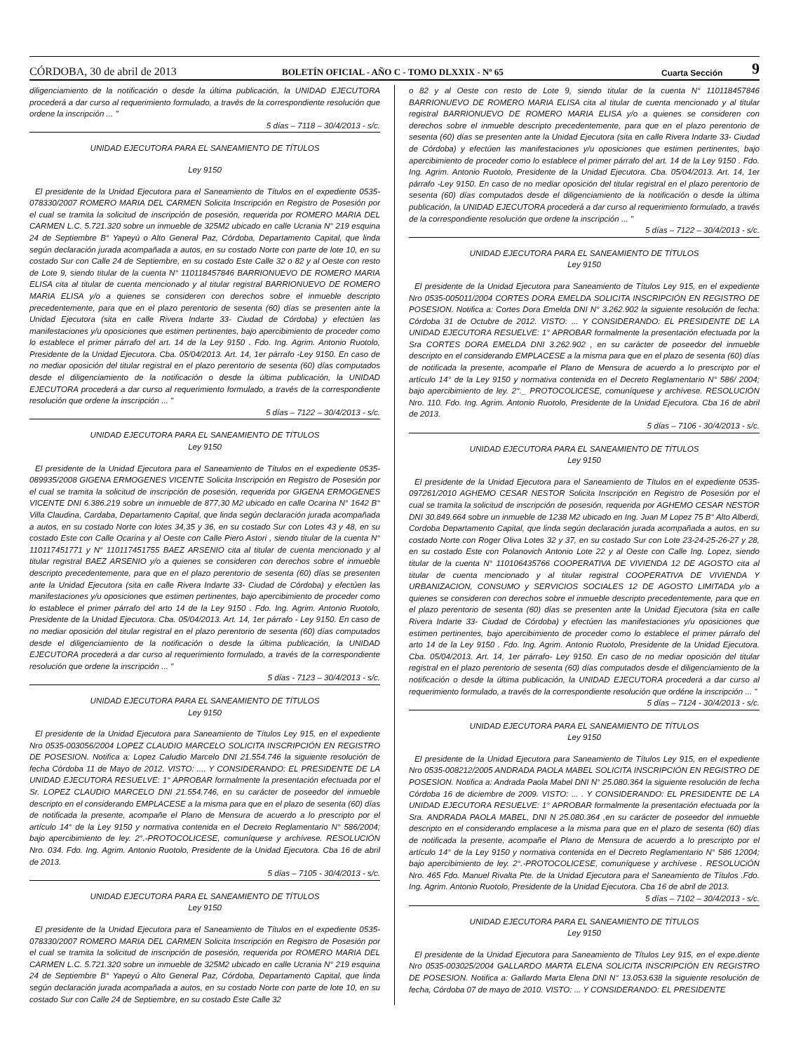CÓRDOBA, 30 de abril de 2013
BOLETÍN OFICIAL - AÑO C - TOMO DLXXIX - Nº 65
Cuarta Sección
9
diligenciamiento de la notificación o desde la última publicación, la UNIDAD EJECUTORA procederá a dar curso al requerimiento formulado, a través de la correspondiente resolución que ordene la inscripción ... "
5 días – 7118 – 30/4/2013 - s/c.
UNIDAD EJECUTORA PARA EL SANEAMIENTO DE TÍTULOS
Ley 9150
El presidente de la Unidad Ejecutora para el Saneamiento de Títulos en el expediente 0535-078330/2007 ROMERO MARIA DEL CARMEN Solicita Inscripción en Registro de Posesión por el cual se tramita la solicitud de inscripción de posesión, requerida por ROMERO MARIA DEL CARMEN L.C. 5.721.320 sobre un inmueble de 325M2 ubicado en calle Ucrania N° 219 esquina 24 de Septiembre B° Yapeyú o Alto General Paz, Córdoba, Departamento Capital, que linda según declaración jurada acompañada a autos, en su costado Norte con parte de lote 10, en su costado Sur con Calle 24 de Septiembre, en su costado Este Calle 32 o 82 y al Oeste con resto de Lote 9, siendo titular de la cuenta N° 110118457846 BARRIONUEVO DE ROMERO MARIA ELISA cita al titular de cuenta mencionado y al titular registral BARRIONUEVO DE ROMERO MARIA ELISA y/o a quienes se consideren con derechos sobre el inmueble descripto precedentemente, para que en el plazo perentorio de sesenta (60) días se presenten ante la Unidad Ejecutora (sita en calle Rivera Indarte 33- Ciudad de Córdoba) y efectúen las manifestaciones y/u oposiciones que estimen pertinentes, bajo apercibimiento de proceder como lo establece el primer párrafo del art. 14 de la Ley 9150 . Fdo. Ing. Agrim. Antonio Ruotolo, Presidente de la Unidad Ejecutora. Cba. 05/04/2013. Art. 14, 1er párrafo -Ley 9150. En caso de no mediar oposición del titular registral en el plazo perentorio de sesenta (60) días computados desde el diligenciamiento de la notificación o desde la última publicación, la UNIDAD EJECUTORA procederá a dar curso al requerimiento formulado, a través de la correspondiente resolución que ordene la inscripción ... "
5 días – 7122 – 30/4/2013 - s/c.
UNIDAD EJECUTORA PARA EL SANEAMIENTO DE TÍTULOS
Ley 9150
El presidente de la Unidad Ejecutora para el Saneamiento de Títulos en el expediente 0535-089935/2008 GIGENA ERMOGENES VICENTE Solicita Inscripción en Registro de Posesión por el cual se tramita la solicitud de inscripción de posesión, requerida por GIGENA ERMOGENES VICENTE DNI 6.386.219 sobre un inmueble de 877,30 M2 ubicado en calle Ocarina N° 1642 B° Villa Claudina, Cardaba, Departamento Capital, que linda según declaración jurada acompañada a autos, en su costado Norte con lotes 34,35 y 36, en su costado Sur con Lotes 43 y 48, en su costado Este con Calle Ocarina y al Oeste con Calle Piero Astori , siendo titular de la cuenta N° 110117451771 y N° 110117451755 BAEZ ARSENIO cita al titular de cuenta mencionado y al titular registral BAEZ ARSENIO y/o a quienes se consideren con derechos sobre el inmueble descripto precedentemente, para que en el plazo perentorio de sesenta (60) días se presenten ante la Unidad Ejecutora (sita en calle Rivera Indarte 33- Ciudad de Córdoba) y efectúen las manifestaciones y/u oposiciones que estimen pertinentes, bajo apercibimiento de proceder como lo establece el primer párrafo del arto 14 de la Ley 9150 . Fdo. Ing. Agrim. Antonio Ruotolo, Presidente de la Unidad Ejecutora. Cba. 05/04/2013. Art. 14, 1er párrafo - Ley 9150. En caso de no mediar oposición del titular registral en el plazo perentorio de sesenta (60) días computados desde el diligenciamiento de la notificación o desde la última publicación, la UNIDAD EJECUTORA procederá a dar curso al requerimiento formulado, a través de la correspondiente resolución que ordene la inscripción ... "
5 días - 7123 – 30/4/2013 - s/c.
UNIDAD EJECUTORA PARA EL SANEAMIENTO DE TÍTULOS
Ley 9150
El presidente de la Unidad Ejecutora para Saneamiento de Títulos Ley 915, en el expediente Nro 0535-003056/2004 LOPEZ CLAUDIO MARCELO SOLICITA INSCRIPCIÓN EN REGISTRO DE POSESION. Notifica a: Lopez Caludio Marcelo DNI 21.554.746 la siguiente resolución de fecha Córdoba 11 de Mayo de 2012. VISTO: .... Y CONSIDERANDO: EL PRESIDENTE DE LA UNIDAD EJECUTORA RESUELVE: 1° APROBAR formalmente la presentación efectuada por el Sr. LOPEZ CLAUDIO MARCELO DNI 21.554.746, en su carácter de poseedor del inmueble descripto en el considerando EMPLACESE a la misma para que en el plazo de sesenta (60) días de notificada la presente, acompañe el Plano de Mensura de acuerdo a lo prescripto por el artículo 14° de la Ley 9150 y normativa contenida en el Decreto Reglamentario N° 586/2004; bajo apercibimiento de ley. 2°.-PROTOCOLICESE, comuníquese y archívese. RESOLUCIÓN Nro. 034. Fdo. Ing. Agrim. Antonio Ruotolo, Presidente de la Unidad Ejecutora. Cba 16 de abril de 2013.
5 días – 7105 - 30/4/2013 - s/c.
UNIDAD EJECUTORA PARA EL SANEAMIENTO DE TÍTULOS
Ley 9150
El presidente de la Unidad Ejecutora para el Saneamiento de Títulos en el expediente 0535-078330/2007 ROMERO MARIA DEL CARMEN Solicita Inscripción en Registro de Posesión por el cual se tramita la solicitud de inscripción de posesión, requerida por ROMERO MARIA DEL CARMEN L.C. 5.721.320 sobre un inmueble de 325M2 ubicado en calle Ucrania N° 219 esquina 24 de Septiembre B° Yapeyú o Alto General Paz, Córdoba, Departamento Capital, que linda según declaración jurada acompañada a autos, en su costado Norte con parte de lote 10, en su costado Sur con Calle 24 de Septiembre, en su costado Este Calle 32
o 82 y al Oeste con resto de Lote 9, siendo titular de la cuenta N° 110118457846 BARRIONUEVO DE ROMERO MARIA ELISA cita al titular de cuenta mencionado y al titular registral BARRIONUEVO DE ROMERO MARIA ELISA y/o a quienes se consideren con derechos sobre el inmueble descripto precedentemente, para que en el plazo perentorio de sesenta (60) días se presenten ante la Unidad Ejecutora (sita en calle Rivera Indarte 33- Ciudad de Córdoba) y efectúen las manifestaciones y/u oposiciones que estimen pertinentes, bajo apercibimiento de proceder como lo establece el primer párrafo del art. 14 de la Ley 9150 . Fdo. Ing. Agrim. Antonio Ruotolo, Presidente de la Unidad Ejecutora. Cba. 05/04/2013. Art. 14, 1er párrafo -Ley 9150. En caso de no mediar oposición del titular registral en el plazo perentorio de sesenta (60) días computados desde el diligenciamiento de la notificación o desde la última publicación, la UNIDAD EJECUTORA procederá a dar curso al requerimiento formulado, a través de la correspondiente resolución que ordene la inscripción ... "
5 días – 7122 – 30/4/2013 - s/c.
UNIDAD EJECUTORA PARA EL SANEAMIENTO DE TÍTULOS
Ley 9150
El presidente de la Unidad Ejecutora para Saneamiento de Títulos Ley 915, en el expediente Nro 0535-005011/2004 CORTES DORA EMELDA SOLICITA INSCRIPCIÓN EN REGISTRO DE POSESION. Notifica a: Cortes Dora Emelda DNI N° 3.262.902 la siguiente resolución de fecha: Córdoba 31 de Octubre de 2012. VISTO: ... Y CONSIDERANDO: EL PRESIDENTE DE LA UNIDAD EJECUTORA RESUELVE: 1° APROBAR formalmente la presentación efectuada por la Sra CORTES DORA EMELDA DNI 3.262.902 , en su carácter de poseedor del inmueble descripto en el considerando EMPLACESE a la misma para que en el plazo de sesenta (60) días de notificada la presente, acompañe el Plano de Mensura de acuerdo a lo prescripto por el artículo 14° de la Ley 9150 y normativa contenida en el Decreto Reglamentario N° 586/ 2004; bajo apercibimiento de ley. 2°._ PROTOCOLICESE, comuníquese y archívese. RESOLUCIÓN Nro. 110. Fdo. Ing. Agrim. Antonio Ruotolo, Presidente de la Unidad Ejecutora. Cba 16 de abril de 2013.
5 días – 7106 - 30/4/2013 - s/c.
UNIDAD EJECUTORA PARA EL SANEAMIENTO DE TÍTULOS
Ley 9150
El presidente de la Unidad Ejecutora para el Saneamiento de Títulos en el expediente 0535-097261/2010 AGHEMO CESAR NESTOR Solicita Inscripción en Registro de Posesión por el cual se tramita la solicitud de inscripción de posesión, requerida por AGHEMO CESAR NESTOR DNI 30.849.664 sobre un inmueble de 1238 M2 ubicado en Ing. Juan M Lopez 75 B° Alto Alberdi, Cordoba Departamento Capital, que linda según declaración jurada acompañada a autos, en su costado Norte con Roger Oliva Lotes 32 y 37, en su costado Sur con Lote 23-24-25-26-27 y 28, en su costado Este con Polanovich Antonio Lote 22 y al Oeste con Calle Ing. Lopez, siendo titular de la cuenta N° 110106435766 COOPERATIVA DE VIVIENDA 12 DE AGOSTO cita al titular de cuenta mencionado y al titular registral COOPERATIVA DE VIVIENDA Y URBANIZACION, CONSUMO y SERVICIOS SOCIALES 12 DE AGOSTO LIMITADA y/o a quienes se consideren con derechos sobre el inmueble descripto precedentemente, para que en el plazo perentorio de sesenta (60) días se presenten ante la Unidad Ejecutora (sita en calle Rivera Indarte 33- Ciudad de Córdoba) y efectúen las manifestaciones y/u oposiciones que estimen pertinentes, bajo apercibimiento de proceder como lo establece el primer párrafo del arto 14 de la Ley 9150 . Fdo. Ing. Agrim. Antonio Ruotolo, Presidente de la Unidad Ejecutora. Cba. 05/04/2013. Art. 14, 1er párrafo- Ley 9150. En caso de no mediar oposición del titular registral en el plazo perentorio de sesenta (60) días computados desde el diligenciamiento de la notificación o desde la última publicación, la UNIDAD EJECUTORA procederá a dar curso al requerimiento formulado, a través de la correspondiente resolución que ordéne la inscripción ... "
5 días – 7124 - 30/4/2013 - s/c.
UNIDAD EJECUTORA PARA EL SANEAMIENTO DE TÍTULOS
Ley 9150
El presidente de la Unidad Ejecutora para Saneamiento de Títulos Ley 915, en el expediente Nro 0535-008212/2005 ANDRADA PAOLA MABEL SOLICITA INSCRIPCIÓN EN REGISTRO DE POSESION. Notifica a: Andrada Paola Mabel DNI N° 25.080.364 la siguiente resolución de fecha Córdoba 16 de diciembre de 2009. VISTO: ... . Y CONSIDERANDO: EL PRESIDENTE DE LA UNIDAD EJECUTORA RESUELVE: 1° APROBAR formalmente la presentación efectuada por la Sra. ANDRADA PAOLA MABEL, DNI N 25.080.364 ,en su carácter de poseedor del inmueble descripto en el considerando emplacese a la misma para que en el plazo de sesenta (60) días de notificada la presente, acompañe el Plano de Mensura de acuerdo a lo prescripto por el artículo 14° de la Ley 9150 y normativa contenida en el Decreto Reglamentario N° 586 12004; bajo apercibimiento de ley. 2°.-PROTOCOLICESE, comuníquese y archívese . RESOLUCiÓN Nro. 465 Fdo. Manuel Rivalta Pte. de la Unidad Ejecutora para el Saneamiento de Títulos .Fdo. Ing. Agrim. Antonio Ruotolo, Presidente de la Unidad Ejecutora. Cba 16 de abril de 2013.
5 días – 7102 – 30/4/2013 - s/c.
UNIDAD EJECUTORA PARA EL SANEAMIENTO DE TÍTULOS
Ley 9150
El presidente de la Unidad Ejecutora para Saneamiento de Títulos Ley 915, en el expe.diente Nro 0535-003025/2004 GALLARDO MARTA ELENA SOLICITA INSCRIPCIÓN EN REGISTRO DE POSESION. Notifica a: Gallardo Marta Elena DNI N° 13.053.638 la siguiente resolución de fecha, Córdoba 07 de mayo de 2010. VISTO: ... Y CONSIDERANDO: EL PRESIDENTE